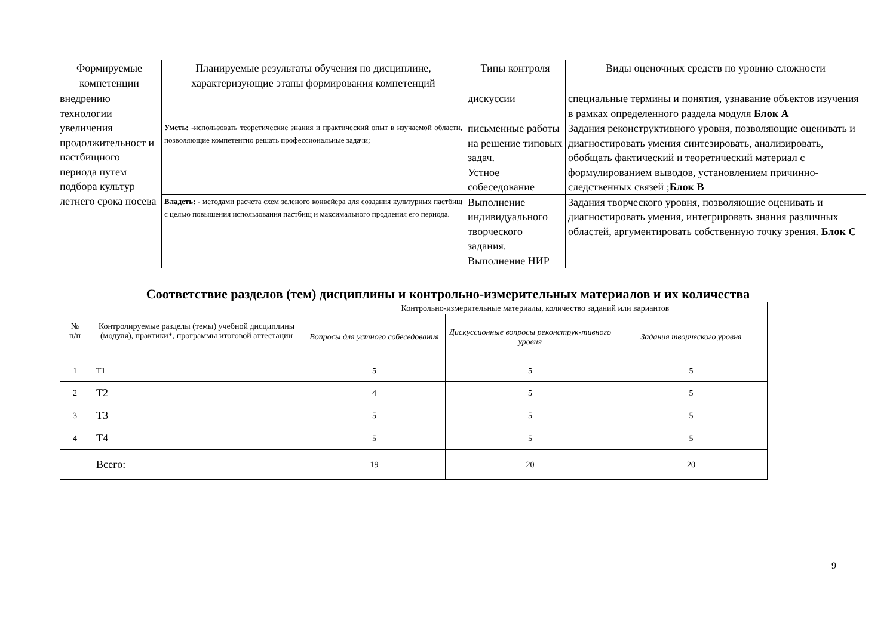| Формируемые компетенции | Планируемые результаты обучения по дисциплине, характеризующие этапы формирования компетенций | Типы контроля | Виды оценочных средств по уровню сложности |
| --- | --- | --- | --- |
| внедрению технологии увеличения продолжительност и пастбищного периода путем подбора культур летнего срока посева | | дискуссии | специальные термины и понятия, узнавание объектов изучения в рамках определенного раздела модуля Блок А |
| | Уметь: -использовать теоретические знания и практический опыт в изучаемой области, позволяющие компетентно решать профессиональные задачи; | письменные работы на решение типовых задач. Устное собеседование | Задания реконструктивного уровня, позволяющие оценивать и диагностировать умения синтезировать, анализировать, обобщать фактический и теоретический материал с формулированием выводов, установлением причинно-следственных связей ; Блок В |
| | Владеть: - методами расчета схем зеленого конвейера для создания культурных пастбищ с целью повышения использования пастбищ и максимального продления его периода. | Выполнение индивидуального творческого задания. Выполнение НИР | Задания творческого уровня, позволяющие оценивать и диагностировать умения, интегрировать знания различных областей, аргументировать собственную точку зрения. Блок С |
Соответствие разделов (тем) дисциплины и контрольно-измерительных материалов и их количества
| № п/п | Контролируемые разделы (темы) учебной дисциплины (модуля), практики*, программы итоговой аттестации | Контрольно-измерительные материалы, количество заданий или вариантов | | |
| --- | --- | --- | --- | --- |
| | | Вопросы для устного собеседования | Дискуссионные вопросы реконструк-тивного уровня | Задания творческого уровня |
| 1 | Т1 | 5 | 5 | 5 |
| 2 | Т2 | 4 | 5 | 5 |
| 3 | Т3 | 5 | 5 | 5 |
| 4 | Т4 | 5 | 5 | 5 |
| | Всего: | 19 | 20 | 20 |
9